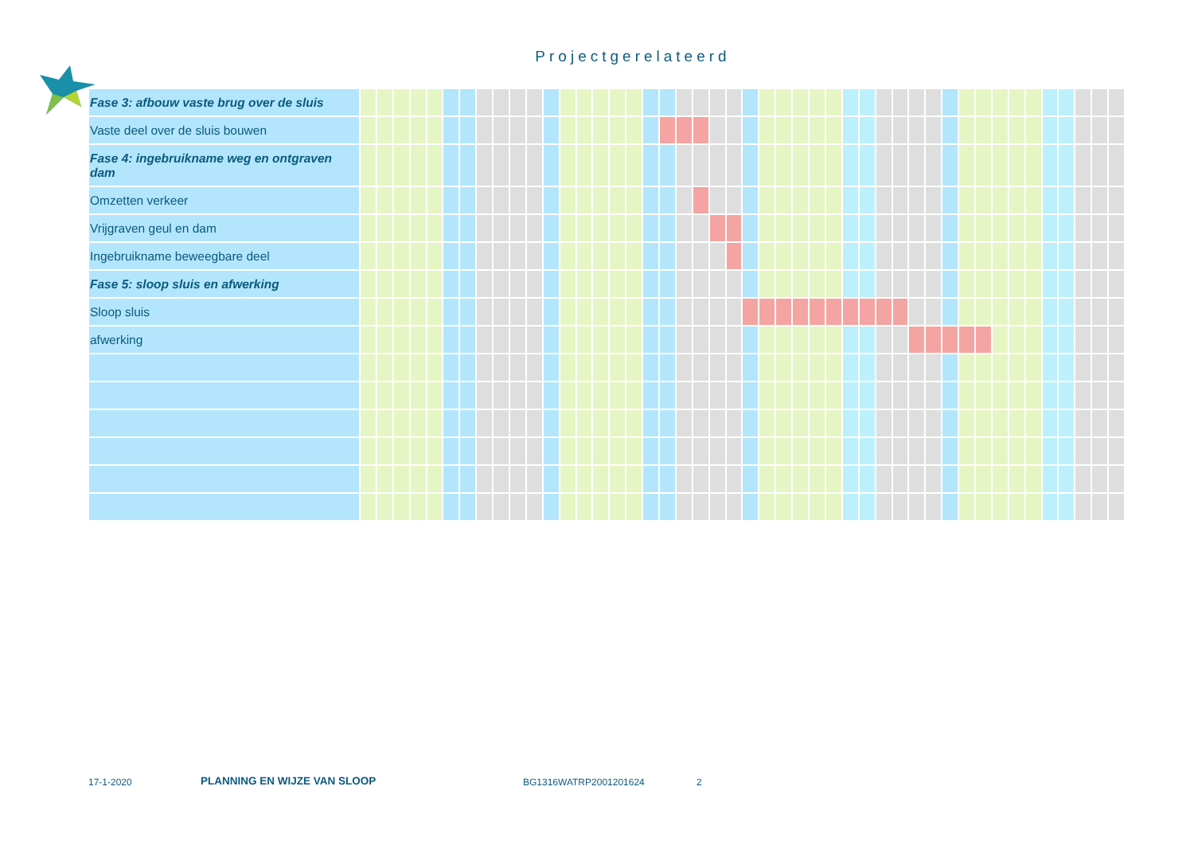Projectgerelateerd
| Fase 3: afbouw vaste brug over de sluis | | | | | | | | | | | | | | | | | | | | | | | | | | | | | | | | | | | | | | | | | | | | | | |
| Vaste deel over de sluis bouwen | | | | | | | | | | | | | | | | | | | | | | | | | | | | | | | | | | | | | | | | | | | | | | |
| Fase 4: ingebruikname weg en ontgraven dam | | | | | | | | | | | | | | | | | | | | | | | | | | | | | | | | | | | | | | | | | | | | | | |
| Omzetten verkeer | | | | | | | | | | | | | | | | | | | | | | | | | | | | | | | | | | | | | | | | | | | | | | |
| Vrijgraven geul en dam | | | | | | | | | | | | | | | | | | | | | | | | | | | | | | | | | | | | | | | | | | | | | | |
| Ingebruikname beweegbare deel | | | | | | | | | | | | | | | | | | | | | | | | | | | | | | | | | | | | | | | | | | | | | | |
| Fase 5: sloop sluis en afwerking | | | | | | | | | | | | | | | | | | | | | | | | | | | | | | | | | | | | | | | | | | | | | | |
| Sloop sluis | | | | | | | | | | | | | | | | | | | | | | | | | | | | | | | | | | | | | | | | | | | | | | |
| afwerking | | | | | | | | | | | | | | | | | | | | | | | | | | | | | | | | | | | | | | | | | | | | | | |
17-1-2020 PLANNING EN WIJZE VAN SLOOP BG1316WATRP2001201624 2